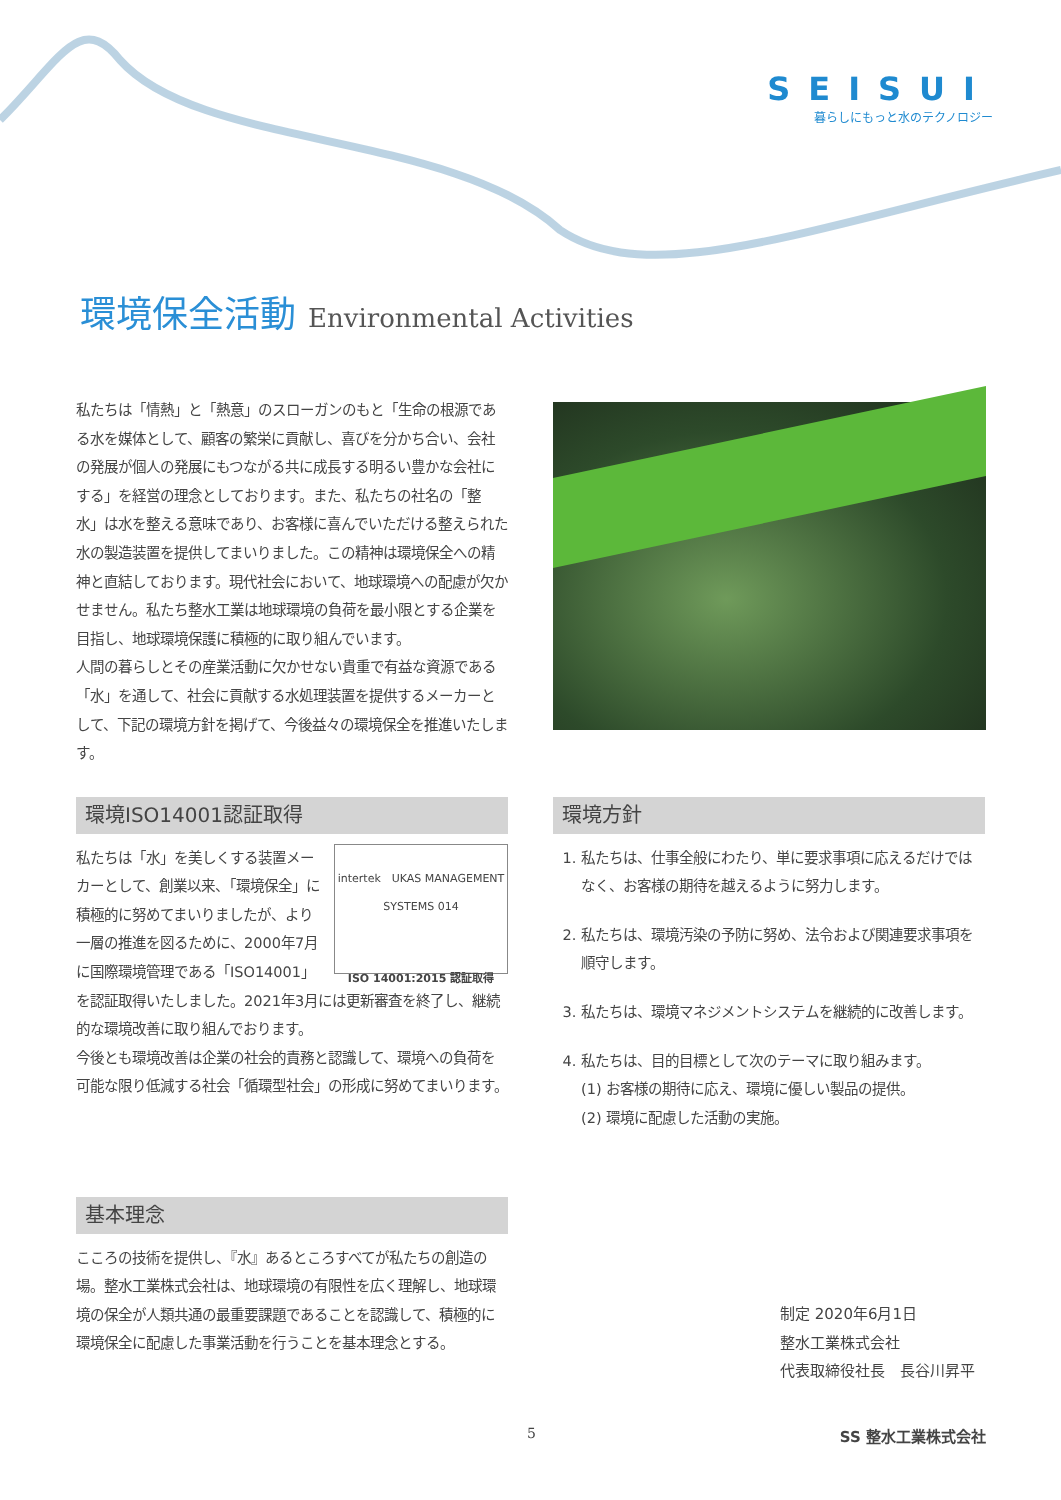SEISUI
暮らしにもっと水のテクノロジー
環境保全活動 Environmental Activities
私たちは「情熱」と「熱意」のスローガンのもと「生命の根源である水を媒体として、顧客の繁栄に貢献し、喜びを分かち合い、会社の発展が個人の発展にもつながる共に成長する明るい豊かな会社にする」を経営の理念としております。また、私たちの社名の「整水」は水を整える意味であり、お客様に喜んでいただける整えられた水の製造装置を提供してまいりました。この精神は環境保全への精神と直結しております。現代社会において、地球環境への配慮が欠かせません。私たち整水工業は地球環境の負荷を最小限とする企業を目指し、地球環境保護に積極的に取り組んでいます。
人間の暮らしとその産業活動に欠かせない貴重で有益な資源である「水」を通して、社会に貢献する水処理装置を提供するメーカーとして、下記の環境方針を掲げて、今後益々の環境保全を推進いたします。
環境ISO14001認証取得
intertek　UKAS MANAGEMENT SYSTEMS 014
ISO 14001:2015 認証取得
私たちは「水」を美しくする装置メーカーとして、創業以来、「環境保全」に積極的に努めてまいりましたが、より一層の推進を図るために、2000年7月に国際環境管理である「ISO14001」を認証取得いたしました。2021年3月には更新審査を終了し、継続的な環境改善に取り組んでおります。
今後とも環境改善は企業の社会的責務と認識して、環境への負荷を可能な限り低減する社会「循環型社会」の形成に努めてまいります。
基本理念
こころの技術を提供し、『水』あるところすべてが私たちの創造の場。整水工業株式会社は、地球環境の有限性を広く理解し、地球環境の保全が人類共通の最重要課題であることを認識して、積極的に環境保全に配慮した事業活動を行うことを基本理念とする。
環境方針
1. 私たちは、仕事全般にわたり、単に要求事項に応えるだけではなく、お客様の期待を越えるように努力します。
2. 私たちは、環境汚染の予防に努め、法令および関連要求事項を順守します。
3. 私たちは、環境マネジメントシステムを継続的に改善します。
4. 私たちは、目的目標として次のテーマに取り組みます。
(1) お客様の期待に応え、環境に優しい製品の提供。
(2) 環境に配慮した活動の実施。
制定 2020年6月1日
整水工業株式会社
代表取締役社長　長谷川昇平
5 SS 整水工業株式会社